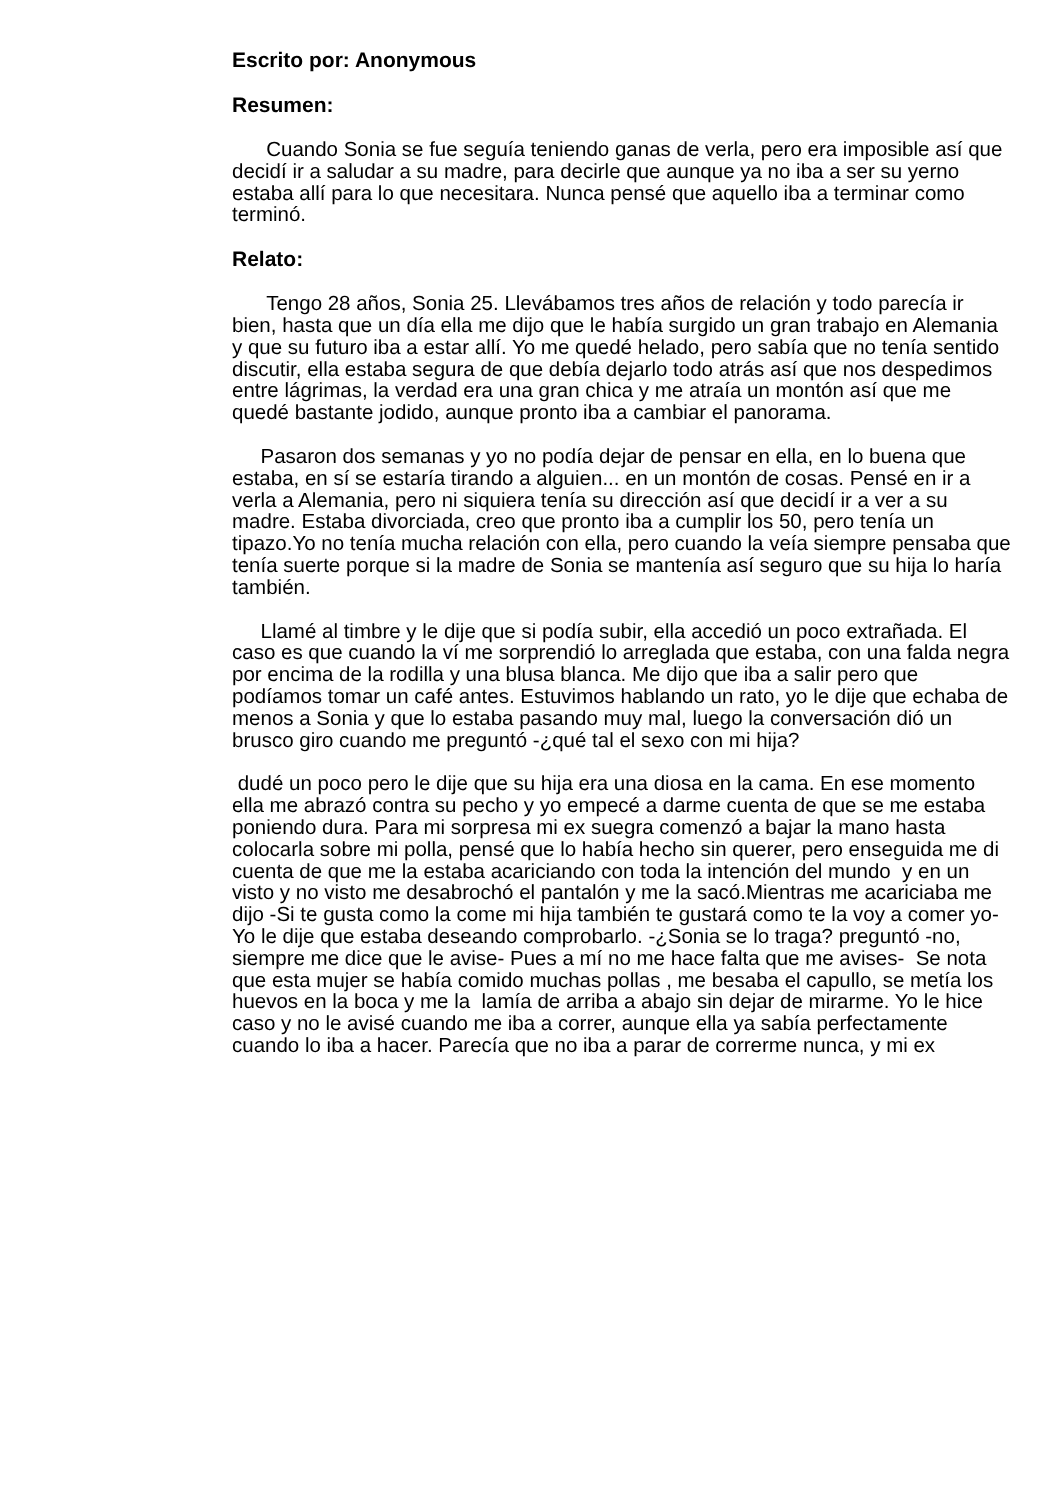Escrito por: Anonymous
Resumen:
Cuando Sonia se fue seguía teniendo ganas de verla, pero era imposible así que decidí ir a saludar a su madre, para decirle que aunque ya no iba a ser su yerno estaba allí para lo que necesitara. Nunca pensé que aquello iba a terminar como terminó.
Relato:
Tengo 28 años, Sonia 25. Llevábamos tres años de relación y todo parecía ir bien, hasta que un día ella me dijo que le había surgido un gran trabajo en Alemania y que su futuro iba a estar allí. Yo me quedé helado, pero sabía que no tenía sentido discutir, ella estaba segura de que debía dejarlo todo atrás así que nos despedimos entre lágrimas, la verdad era una gran chica y me atraía un montón así que me quedé bastante jodido, aunque pronto iba a cambiar el panorama.
Pasaron dos semanas y yo no podía dejar de pensar en ella, en lo buena que estaba, en sí se estaría tirando a alguien... en un montón de cosas. Pensé en ir a verla a Alemania, pero ni siquiera tenía su dirección así que decidí ir a ver a su madre. Estaba divorciada, creo que pronto iba a cumplir los 50, pero tenía un tipazo.Yo no tenía mucha relación con ella, pero cuando la veía siempre pensaba que tenía suerte porque si la madre de Sonia se mantenía así seguro que su hija lo haría también.
Llamé al timbre y le dije que si podía subir, ella accedió un poco extrañada. El caso es que cuando la ví me sorprendió lo arreglada que estaba, con una falda negra por encima de la rodilla y una blusa blanca. Me dijo que iba a salir pero que podíamos tomar un café antes. Estuvimos hablando un rato, yo le dije que echaba de menos a Sonia y que lo estaba pasando muy mal, luego la conversación dió un brusco giro cuando me preguntó -¿qué tal el sexo con mi hija?
dudé un poco pero le dije que su hija era una diosa en la cama. En ese momento ella me abrazó contra su pecho y yo empecé a darme cuenta de que se me estaba poniendo dura. Para mi sorpresa mi ex suegra comenzó a bajar la mano hasta colocarla sobre mi polla, pensé que lo había hecho sin querer, pero enseguida me di cuenta de que me la estaba acariciando con toda la intención del mundo y en un visto y no visto me desabrochó el pantalón y me la sacó.Mientras me acariciaba me dijo -Si te gusta como la come mi hija también te gustará como te la voy a comer yo- Yo le dije que estaba deseando comprobarlo. -¿Sonia se lo traga? preguntó -no, siempre me dice que le avise- Pues a mí no me hace falta que me avises- Se nota que esta mujer se había comido muchas pollas , me besaba el capullo, se metía los huevos en la boca y me la lamía de arriba a abajo sin dejar de mirarme. Yo le hice caso y no le avisé cuando me iba a correr, aunque ella ya sabía perfectamente cuando lo iba a hacer. Parecía que no iba a parar de correrme nunca, y mi ex